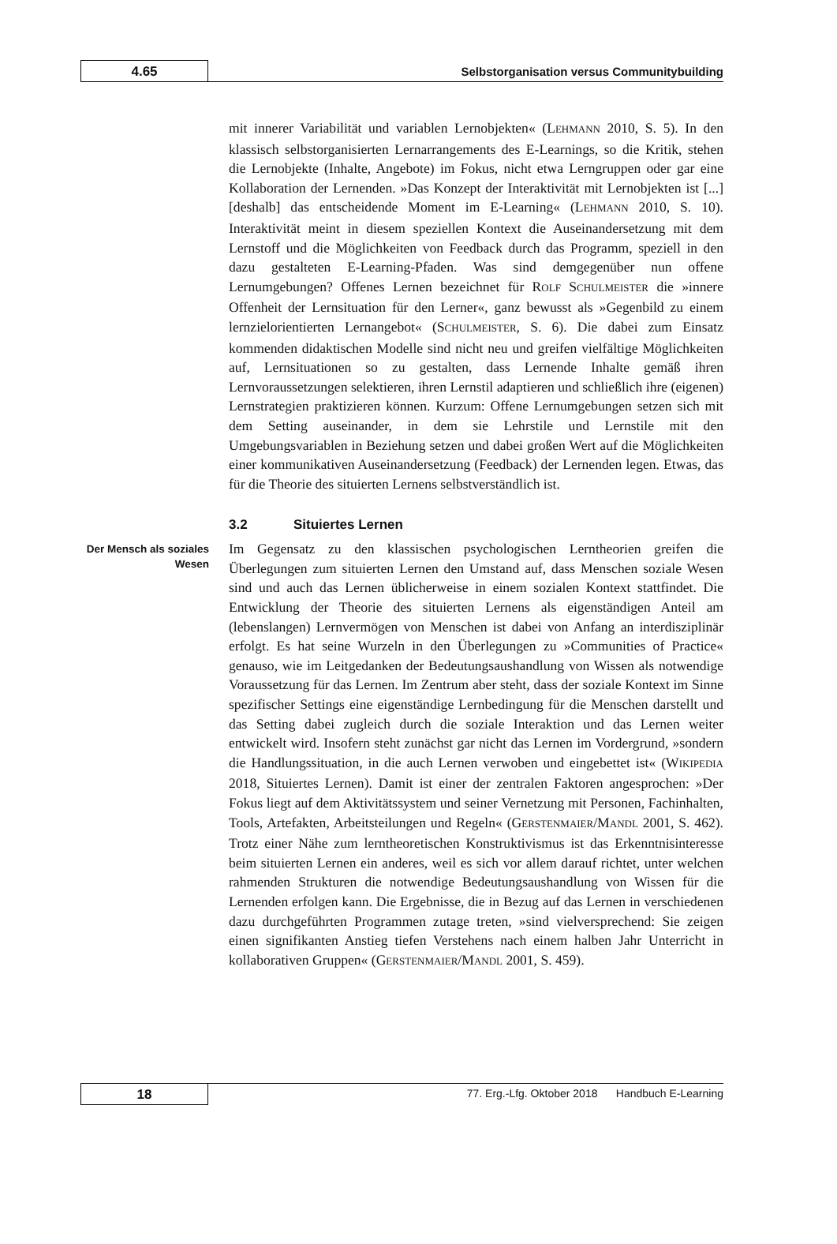4.65
Selbstorganisation versus Communitybuilding
mit innerer Variabilität und variablen Lernobjekten« (LEHMANN 2010, S. 5). In den klassisch selbstorganisierten Lernarrangements des E-Learnings, so die Kritik, stehen die Lernobjekte (Inhalte, Angebote) im Fokus, nicht etwa Lerngruppen oder gar eine Kollaboration der Lernenden. »Das Konzept der Interaktivität mit Lernobjekten ist [...] [deshalb] das entscheidende Moment im E-Learning« (LEHMANN 2010, S. 10). Interaktivität meint in diesem speziellen Kontext die Auseinandersetzung mit dem Lernstoff und die Möglichkeiten von Feedback durch das Programm, speziell in den dazu gestalteten E-Learning-Pfaden. Was sind demgegenüber nun offene Lernumgebungen? Offenes Lernen bezeichnet für ROLF SCHULMEISTER die »innere Offenheit der Lernsituation für den Lerner«, ganz bewusst als »Gegenbild zu einem lernzielorientierten Lernangebot« (SCHULMEISTER, S. 6). Die dabei zum Einsatz kommenden didaktischen Modelle sind nicht neu und greifen vielfältige Möglichkeiten auf, Lernsituationen so zu gestalten, dass Lernende Inhalte gemäß ihren Lernvoraussetzungen selektieren, ihren Lernstil adaptieren und schließlich ihre (eigenen) Lernstrategien praktizieren können. Kurzum: Offene Lernumgebungen setzen sich mit dem Setting auseinander, in dem sie Lehrstile und Lernstile mit den Umgebungsvariablen in Beziehung setzen und dabei großen Wert auf die Möglichkeiten einer kommunikativen Auseinandersetzung (Feedback) der Lernenden legen. Etwas, das für die Theorie des situierten Lernens selbstverständlich ist.
3.2 Situiertes Lernen
Der Mensch als soziales Wesen
Im Gegensatz zu den klassischen psychologischen Lerntheorien greifen die Überlegungen zum situierten Lernen den Umstand auf, dass Menschen soziale Wesen sind und auch das Lernen üblicherweise in einem sozialen Kontext stattfindet. Die Entwicklung der Theorie des situierten Lernens als eigenständigen Anteil am (lebenslangen) Lernvermögen von Menschen ist dabei von Anfang an interdisziplinär erfolgt. Es hat seine Wurzeln in den Überlegungen zu »Communities of Practice« genauso, wie im Leitgedanken der Bedeutungsaushandlung von Wissen als notwendige Voraussetzung für das Lernen. Im Zentrum aber steht, dass der soziale Kontext im Sinne spezifischer Settings eine eigenständige Lernbedingung für die Menschen darstellt und das Setting dabei zugleich durch die soziale Interaktion und das Lernen weiter entwickelt wird. Insofern steht zunächst gar nicht das Lernen im Vordergrund, »sondern die Handlungssituation, in die auch Lernen verwoben und eingebettet ist« (WIKIPEDIA 2018, Situiertes Lernen). Damit ist einer der zentralen Faktoren angesprochen: »Der Fokus liegt auf dem Aktivitätssystem und seiner Vernetzung mit Personen, Fachinhalten, Tools, Artefakten, Arbeitsteilungen und Regeln« (GERSTENMAIER/MANDL 2001, S. 462). Trotz einer Nähe zum lerntheoretischen Konstruktivismus ist das Erkenntnisinteresse beim situierten Lernen ein anderes, weil es sich vor allem darauf richtet, unter welchen rahmenden Strukturen die notwendige Bedeutungsaushandlung von Wissen für die Lernenden erfolgen kann. Die Ergebnisse, die in Bezug auf das Lernen in verschiedenen dazu durchgeführten Programmen zutage treten, »sind vielversprechend: Sie zeigen einen signifikanten Anstieg tiefen Verstehens nach einem halben Jahr Unterricht in kollaborativen Gruppen« (GERSTENMAIER/MANDL 2001, S. 459).
18
77. Erg.-Lfg. Oktober 2018 Handbuch E-Learning